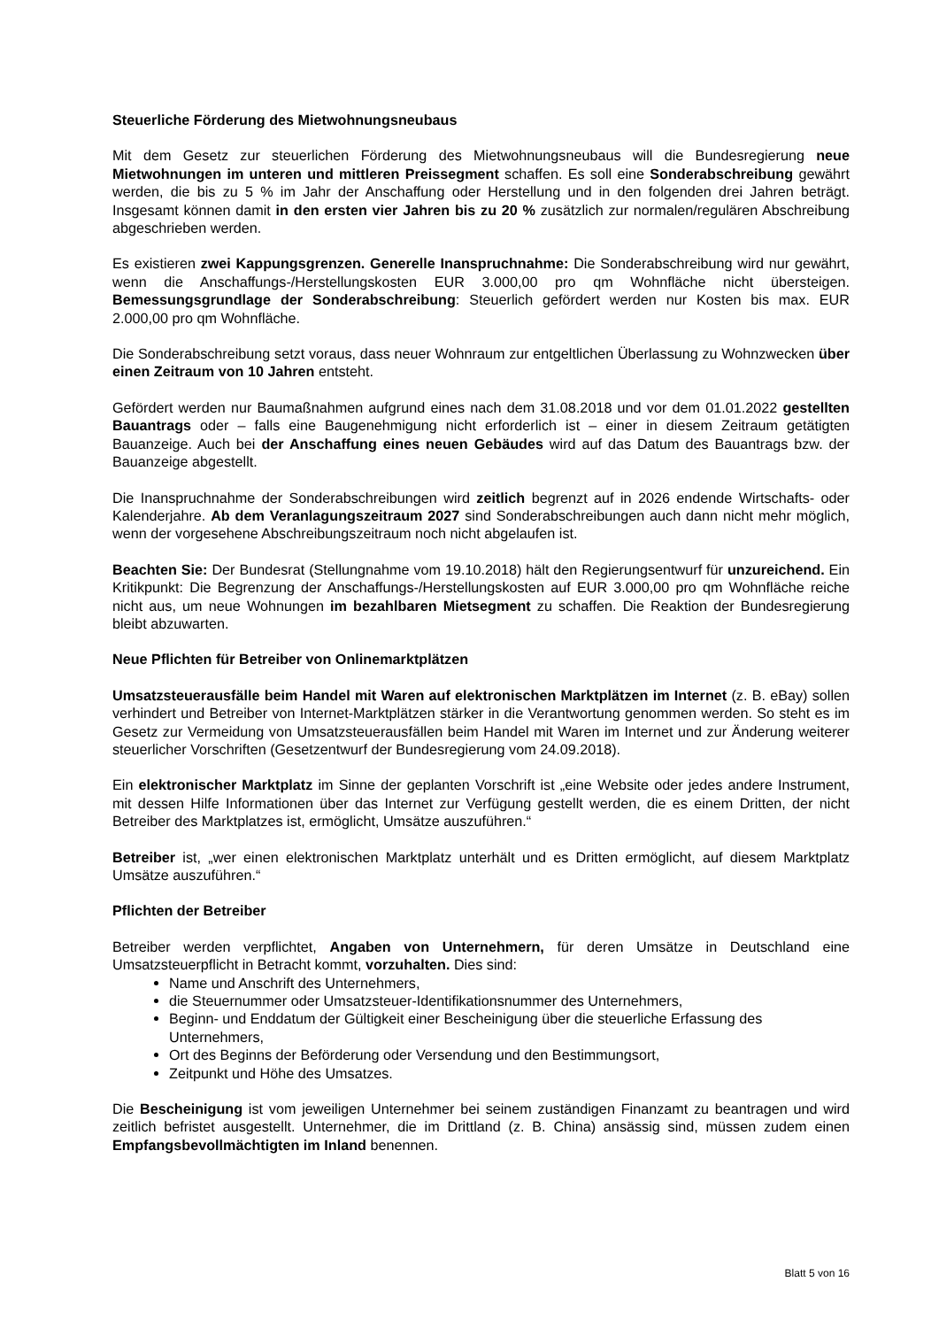Steuerliche Förderung des Mietwohnungsneubaus
Mit dem Gesetz zur steuerlichen Förderung des Mietwohnungsneubaus will die Bundesregierung neue Mietwohnungen im unteren und mittleren Preissegment schaffen. Es soll eine Sonderabschreibung gewährt werden, die bis zu 5 % im Jahr der Anschaffung oder Herstellung und in den folgenden drei Jahren beträgt. Insgesamt können damit in den ersten vier Jahren bis zu 20 % zusätzlich zur normalen/regulären Abschreibung abgeschrieben werden.
Es existieren zwei Kappungsgrenzen. Generelle Inanspruchnahme: Die Sonderabschreibung wird nur gewährt, wenn die Anschaffungs-/Herstellungskosten EUR 3.000,00 pro qm Wohnfläche nicht übersteigen. Bemessungsgrundlage der Sonderabschreibung: Steuerlich gefördert werden nur Kosten bis max. EUR 2.000,00 pro qm Wohnfläche.
Die Sonderabschreibung setzt voraus, dass neuer Wohnraum zur entgeltlichen Überlassung zu Wohnzwecken über einen Zeitraum von 10 Jahren entsteht.
Gefördert werden nur Baumaßnahmen aufgrund eines nach dem 31.08.2018 und vor dem 01.01.2022 gestellten Bauantrags oder – falls eine Baugenehmigung nicht erforderlich ist – einer in diesem Zeitraum getätigten Bauanzeige. Auch bei der Anschaffung eines neuen Gebäudes wird auf das Datum des Bauantrags bzw. der Bauanzeige abgestellt.
Die Inanspruchnahme der Sonderabschreibungen wird zeitlich begrenzt auf in 2026 endende Wirtschafts- oder Kalenderjahre. Ab dem Veranlagungszeitraum 2027 sind Sonderabschreibungen auch dann nicht mehr möglich, wenn der vorgesehene Abschreibungszeitraum noch nicht abgelaufen ist.
Beachten Sie: Der Bundesrat (Stellungnahme vom 19.10.2018) hält den Regierungsentwurf für unzureichend. Ein Kritikpunkt: Die Begrenzung der Anschaffungs-/Herstellungskosten auf EUR 3.000,00 pro qm Wohnfläche reiche nicht aus, um neue Wohnungen im bezahlbaren Mietsegment zu schaffen. Die Reaktion der Bundesregierung bleibt abzuwarten.
Neue Pflichten für Betreiber von Onlinemarktplätzen
Umsatzsteuerausfälle beim Handel mit Waren auf elektronischen Marktplätzen im Internet (z. B. eBay) sollen verhindert und Betreiber von Internet-Marktplätzen stärker in die Verantwortung genommen werden. So steht es im Gesetz zur Vermeidung von Umsatzsteuerausfällen beim Handel mit Waren im Internet und zur Änderung weiterer steuerlicher Vorschriften (Gesetzentwurf der Bundesregierung vom 24.09.2018).
Ein elektronischer Marktplatz im Sinne der geplanten Vorschrift ist „eine Website oder jedes andere Instrument, mit dessen Hilfe Informationen über das Internet zur Verfügung gestellt werden, die es einem Dritten, der nicht Betreiber des Marktplatzes ist, ermöglicht, Umsätze auszuführen.“
Betreiber ist, „wer einen elektronischen Marktplatz unterhält und es Dritten ermöglicht, auf diesem Marktplatz Umsätze auszuführen.“
Pflichten der Betreiber
Betreiber werden verpflichtet, Angaben von Unternehmern, für deren Umsätze in Deutschland eine Umsatzsteuerpflicht in Betracht kommt, vorzuhalten. Dies sind:
Name und Anschrift des Unternehmers,
die Steuernummer oder Umsatzsteuer-Identifikationsnummer des Unternehmers,
Beginn- und Enddatum der Gültigkeit einer Bescheinigung über die steuerliche Erfassung des Unternehmers,
Ort des Beginns der Beförderung oder Versendung und den Bestimmungsort,
Zeitpunkt und Höhe des Umsatzes.
Die Bescheinigung ist vom jeweiligen Unternehmer bei seinem zuständigen Finanzamt zu beantragen und wird zeitlich befristet ausgestellt. Unternehmer, die im Drittland (z. B. China) ansässig sind, müssen zudem einen Empfangsbevollmächtigten im Inland benennen.
Blatt 5 von 16